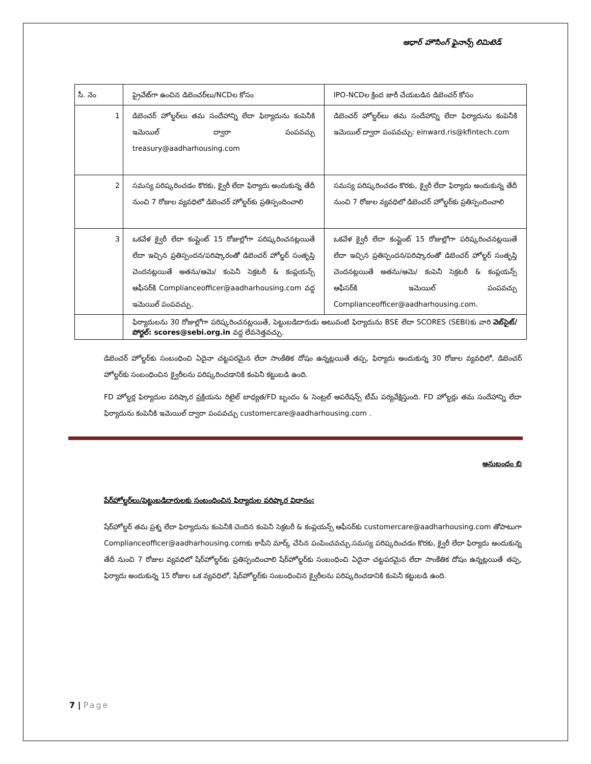ఆధార్ హౌసింగ్ ఫైనాన్స్ లిమిటెడ్
| సీ. నెం | ప్రైవేట్‌గా ఉంచిన డిబెంచర్‌లు/NCDల కోసం | IPO-NCDల క్రింద జారీ చేయబడిన డిబెంచర్ కోసం |
| 1 | డిబెంచర్ హోల్డర్‌లు తమ సందేహాన్ని లేదా ఫిర్యాదును కంపెనీకి ఇమెయిల్ ద్వారా పంపవచ్చు treasury@aadharhousing.com | డిబెంచర్ హోల్డర్‌లు తమ సందేహాన్ని లేదా ఫిర్యాదును కంపెనీకి ఇమెయిల్ ద్వారా పంపవచ్చు: einward.ris@kfintech.com |
| 2 | సమస్య పరిష్కరించడం కొరకు, క్వైరీ లేదా ఫిర్యాదు అందుకున్న తేదీ నుంచి 7 రోజుల వ్యవధిలో డిబెంచర్ హోల్డర్‌కు ప్రతిస్పందించాలి | సమస్య పరిష్కరించడం కొరకు, క్వైరీ లేదా ఫిర్యాదు అందుకున్న తేదీ నుంచి 7 రోజుల వ్యవధిలో డిబెంచర్ హోల్డర్‌కు ప్రతిస్పందించాలి |
| 3 | ఒకవేళ క్వైరీ లేదా కంప్లైంట్ 15 రోజుల్లోగా పరిష్కరించనట్లయితే లేదా ఇచ్చిన ప్రతిస్పందన/పరిష్కారంతో డిబెంచర్ హోల్డర్ సంతృప్తి చెందనట్లయితే అతను/ఆమె/ కంపెనీ సెక్రటరీ & కంప్లయన్స్ ఆఫీసర్‌కి Complianceofficer@aadharhousing.com వద్ద ఇమెయిల్ పంపవచ్చు. | ఒకవేళ క్వైరీ లేదా కంప్లైంట్ 15 రోజుల్లోగా పరిష్కరించనట్లయితే లేదా ఇచ్చిన ప్రతిస్పందన/పరిష్కారంతో డిబెంచర్ హోల్డర్ సంతృప్తి చెందనట్లయితే అతను/ఆమె/ కంపెనీ సెక్రటరీ & కంప్లయన్స్ ఆఫీసర్‌కి ఇమెయిల్ పంపవచ్చు Complianceofficer@aadharhousing.com. |
| | ఫిర్యాదులను 30 రోజుల్లోగా పరిష్కరించనట్లయితే, పెట్టుబడిదారుడు అటువంటి ఫిర్యాదును BSE లేదా SCORES (SEBI)కు వారి వెబ్‌సైట్/పోర్టల్: scores@sebi.org.in వద్ద లేవనెత్తవచ్చు. | |
డిబెంచర్ హోల్డర్‌కు సంబంధించి ఏదైనా చట్టపరమైన లేదా సాంకేతిక దోషం ఉన్నట్లయితే తప్ప, ఫిర్యాదు అందుకున్న 30 రోజుల వ్యవధిలో, డిబెంచర్ హోల్డర్‌కు సంబంధించిన క్వైరీలను పరిష్కరించడానికి కంపెనీ కట్టుబడి ఉంది.
FD హోల్డర్ల ఫిర్యాదుల పరిష్కార ప్రక్రియను రిటైల్ బాధ్యత/FD బృందం & సెంట్రల్ ఆపరేషన్స్ టీమ్ పర్యవేక్షిస్తుంది. FD హోల్డర్లు తమ సందేహాన్ని లేదా ఫిర్యాదును కంపెనీకి ఇమెయిల్ ద్వారా పంపవచ్చు customercare@aadharhousing.com .
అనుబంధం బి
షేర్‌హోల్డర్‌లు/పెట్టుబడిదారులకు సంబంధించిన ఫిర్యాదుల పరిష్కార విధానం:
షేర్‌హోల్డర్ తమ ప్రశ్న లేదా ఫిర్యాదును కంపెనీకి చెందిన కంపెనీ సెక్రటరీ & కంప్లయన్స్ ఆఫీసర్‌కు customercare@aadharhousing.com తోపాటుగా Complianceofficer@aadharhousing.comకు కాపీని మార్క్ చేసిన పంపించవచ్చు.సమస్య పరిష్కరించడం కొరకు, క్వైరీ లేదా ఫిర్యాదు అందుకున్న తేదీ నుంచి 7 రోజుల వ్యవధిలో షేర్‌హోల్డర్‌కు ప్రతిస్పందించాలి షేర్‌హోల్డర్‌కు సంబంధించి ఏదైనా చట్టపరమైన లేదా సాంకేతిక దోషం ఉన్నట్లయితే తప్ప, ఫిర్యాదు అందుకున్న 15 రోజుల ఒక వ్యవధిలో, షేర్‌హోల్డర్‌కు సంబంధించిన క్వైరీలను పరిష్కరించడానికి కంపెనీ కట్టుబడి ఉంది.
7 | Page